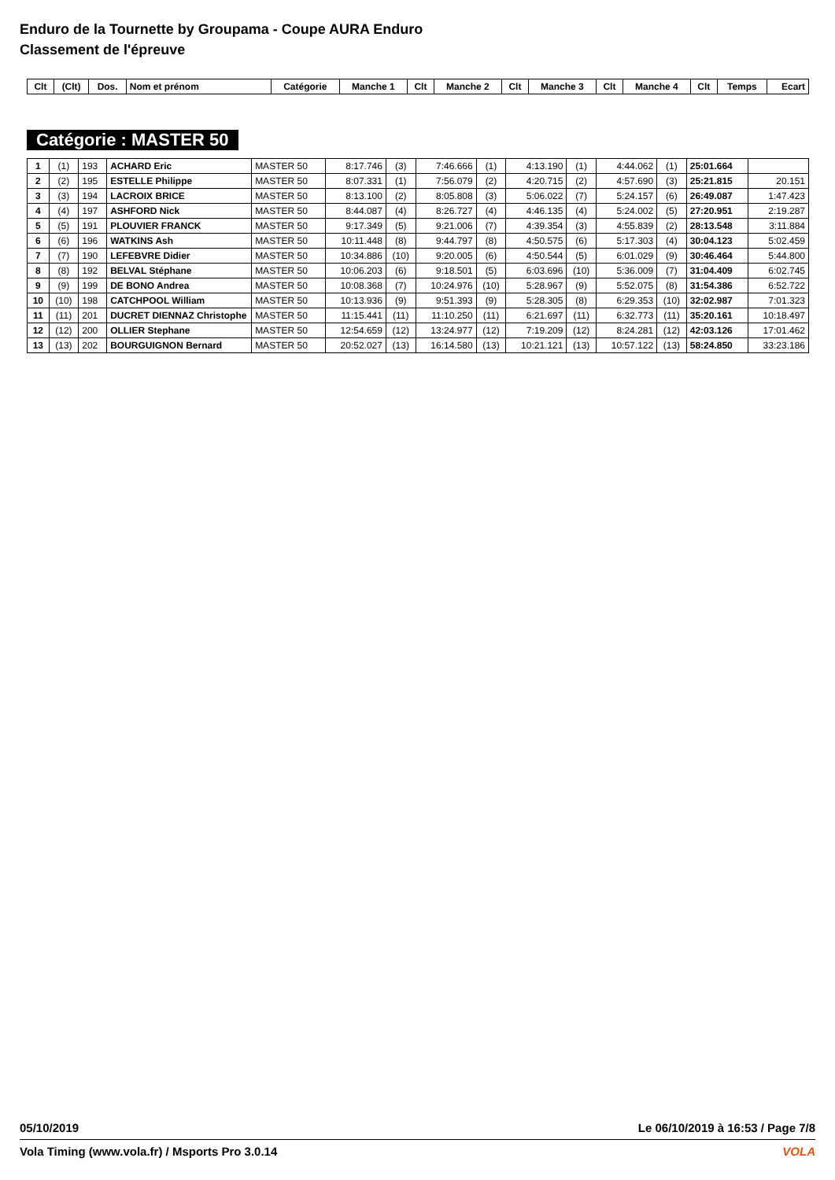Enduro de la Tournette by Groupama - Coupe AURA Enduro
Classement de l'épreuve
| Clt | (Clt) | Dos. | Nom et prénom | Catégorie | Manche 1 | Clt | Manche 2 | Clt | Manche 3 | Clt | Manche 4 | Clt | Temps | Ecart |
| --- | --- | --- | --- | --- | --- | --- | --- | --- | --- | --- | --- | --- | --- | --- |
Catégorie : MASTER 50
| 1 | (1) | 193 | ACHARD Eric | MASTER 50 | 8:17.746 | (3) | 7:46.666 | (1) | 4:13.190 | (1) | 4:44.062 | (1) | 25:01.664 | |
| 2 | (2) | 195 | ESTELLE Philippe | MASTER 50 | 8:07.331 | (1) | 7:56.079 | (2) | 4:20.715 | (2) | 4:57.690 | (3) | 25:21.815 | 20.151 |
| 3 | (3) | 194 | LACROIX BRICE | MASTER 50 | 8:13.100 | (2) | 8:05.808 | (3) | 5:06.022 | (7) | 5:24.157 | (6) | 26:49.087 | 1:47.423 |
| 4 | (4) | 197 | ASHFORD Nick | MASTER 50 | 8:44.087 | (4) | 8:26.727 | (4) | 4:46.135 | (4) | 5:24.002 | (5) | 27:20.951 | 2:19.287 |
| 5 | (5) | 191 | PLOUVIER FRANCK | MASTER 50 | 9:17.349 | (5) | 9:21.006 | (7) | 4:39.354 | (3) | 4:55.839 | (2) | 28:13.548 | 3:11.884 |
| 6 | (6) | 196 | WATKINS Ash | MASTER 50 | 10:11.448 | (8) | 9:44.797 | (8) | 4:50.575 | (6) | 5:17.303 | (4) | 30:04.123 | 5:02.459 |
| 7 | (7) | 190 | LEFEBVRE Didier | MASTER 50 | 10:34.886 | (10) | 9:20.005 | (6) | 4:50.544 | (5) | 6:01.029 | (9) | 30:46.464 | 5:44.800 |
| 8 | (8) | 192 | BELVAL Stéphane | MASTER 50 | 10:06.203 | (6) | 9:18.501 | (5) | 6:03.696 | (10) | 5:36.009 | (7) | 31:04.409 | 6:02.745 |
| 9 | (9) | 199 | DE BONO Andrea | MASTER 50 | 10:08.368 | (7) | 10:24.976 | (10) | 5:28.967 | (9) | 5:52.075 | (8) | 31:54.386 | 6:52.722 |
| 10 | (10) | 198 | CATCHPOOL William | MASTER 50 | 10:13.936 | (9) | 9:51.393 | (9) | 5:28.305 | (8) | 6:29.353 | (10) | 32:02.987 | 7:01.323 |
| 11 | (11) | 201 | DUCRET DIENNAZ Christophe | MASTER 50 | 11:15.441 | (11) | 11:10.250 | (11) | 6:21.697 | (11) | 6:32.773 | (11) | 35:20.161 | 10:18.497 |
| 12 | (12) | 200 | OLLIER Stephane | MASTER 50 | 12:54.659 | (12) | 13:24.977 | (12) | 7:19.209 | (12) | 8:24.281 | (12) | 42:03.126 | 17:01.462 |
| 13 | (13) | 202 | BOURGUIGNON Bernard | MASTER 50 | 20:52.027 | (13) | 16:14.580 | (13) | 10:21.121 | (13) | 10:57.122 | (13) | 58:24.850 | 33:23.186 |
05/10/2019 Le 06/10/2019 à 16:53 / Page 7/8
Vola Timing (www.vola.fr) / Msports Pro 3.0.14 VOLA